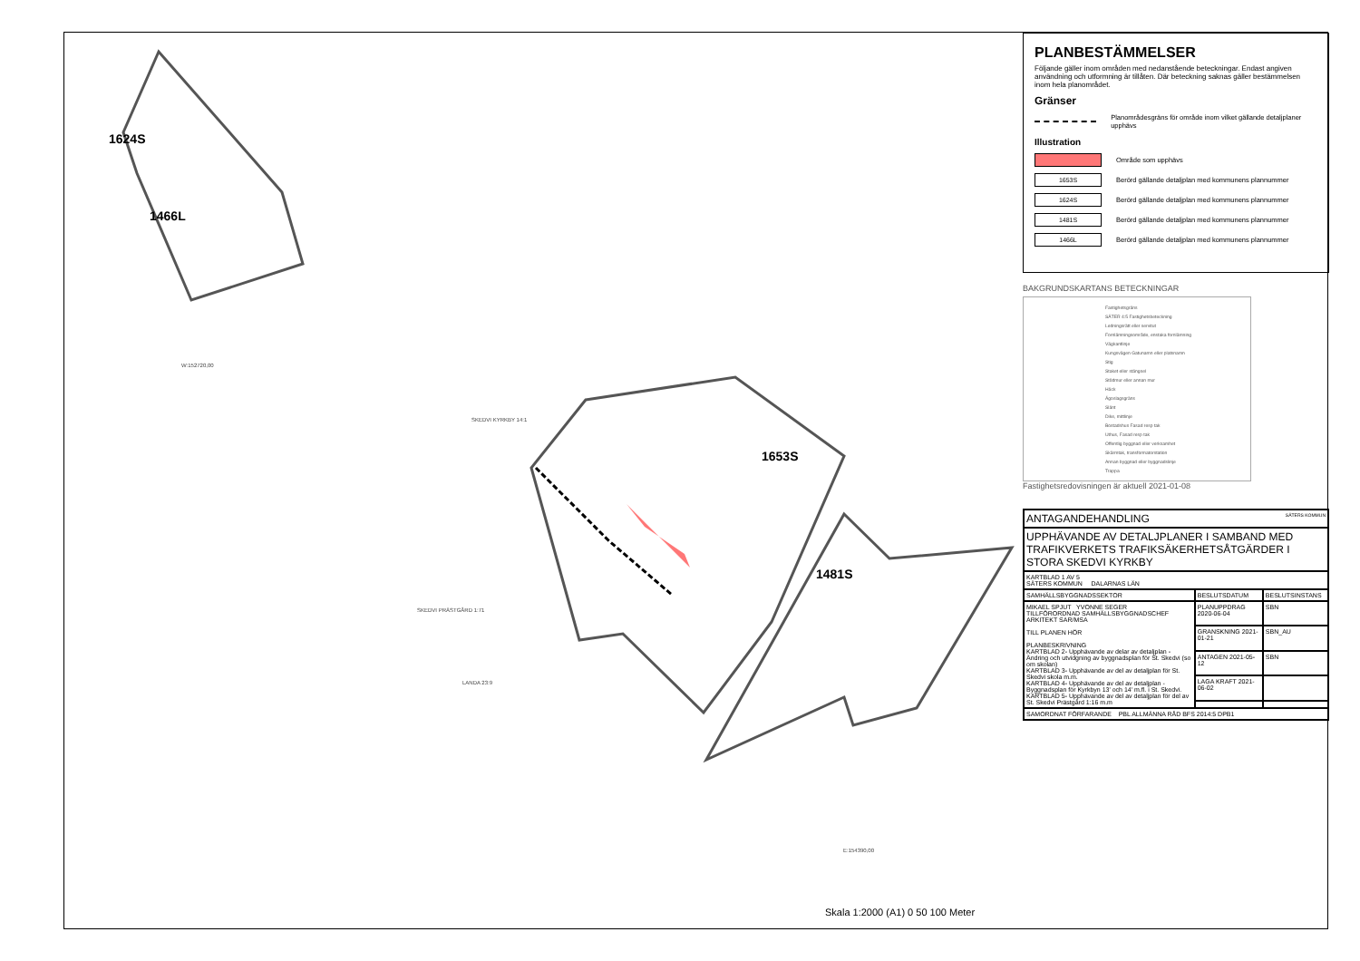1624S
1466L
1653S
1481S
W:152720,00
E:154390,00
SKEDVI KYRKBY 14:1
SKEDVI PRÄSTGÅRD 1:71
LANDA 23:9
Skala 1:2000 (A1) 0 50 100 Meter
PLANBESTÄMMELSER
Följande gäller inom områden med nedanstående beteckningar. Endast angiven användning och utformning är tillåten. Där beteckning saknas gäller bestämmelsen inom hela planområdet.
Gränser
Planområdesgräns för område inom vilket gällande detaljplaner upphävs
Illustration
Område som upphävs
1653S
Berörd gällande detaljplan med kommunens plannummer
1624S
Berörd gällande detaljplan med kommunens plannummer
1481S
Berörd gällande detaljplan med kommunens plannummer
1466L
Berörd gällande detaljplan med kommunens plannummer
BAKGRUNDSKARTANS BETECKNINGAR
Fastighetsgräns
SÄTER 4:5 Fastighetsbeteckning
Ledningsrätt eller servitut
Fornlämningsområde, enstaka fornlämning
Vägkantlinje
Kungsvägen Gatunamn eller platsnamn
Stig
Staket eller stängsel
Stödmur eller annan mur
Häck
Ägoslagsgräns
Slänt
Dike, mittlinje
Bostadshus Fasad resp tak
Uthus, Fasad resp tak
Offentlig byggnad eller verksamhet
Skärmtak, transformatorstation
Annan byggnad eller byggnadslinje
Trappa
Fastighetsredovisningen är aktuell 2021-01-08
| ANTAGANDEHANDLING SÄTERS KOMMUN | | |
| UPPHÄVANDE AV DETALJPLANER I SAMBAND MED TRAFIKVERKETS TRAFIKSÄKERHETSÅTGÄRDER I STORA SKEDVI KYRKBY | | |
| KARTBLAD 1 AV 5 SÄTERS KOMMUN DALARNAS LÄN | | |
| SAMHÄLLSBYGGNADSSEKTOR | BESLUTSDATUM | BESLUTSINSTANS |
| MIKAEL SPJUT YVONNE SEGER TILLFÖRORDNAD SAMHÄLLSBYGGNADSCHEF ARKITEKT SAR/MSA TILL PLANEN HÖR PLANBESKRIVNING KARTBLAD 2- Upphävande av delar av detaljplan - Ändring och utvidgning av byggnadsplan för St. Skedvi (so om skolan) KARTBLAD 3- Upphävande av del av detaljplan för St. Skedvi skola m.m. KARTBLAD 4- Upphävande av del av detaljplan - Byggnadsplan för Kyrkbyn 13' och 14' m.fl. i St. Skedvi. KARTBLAD 5- Upphävande av del av detaljplan för del av St. Skedvi Prästgård 1:16 m.m | PLANUPPDRAG 2020-06-04 | SBN |
| | GRANSKNING 2021-01-21 | SBN_AU |
| | ANTAGEN 2021-05-12 | SBN |
| | LAGA KRAFT 2021-06-02 | |
| SAMORDNAT FÖRFARANDE PBL ALLMÄNNA RÅD BFS 2014:5 DPB1 | | |